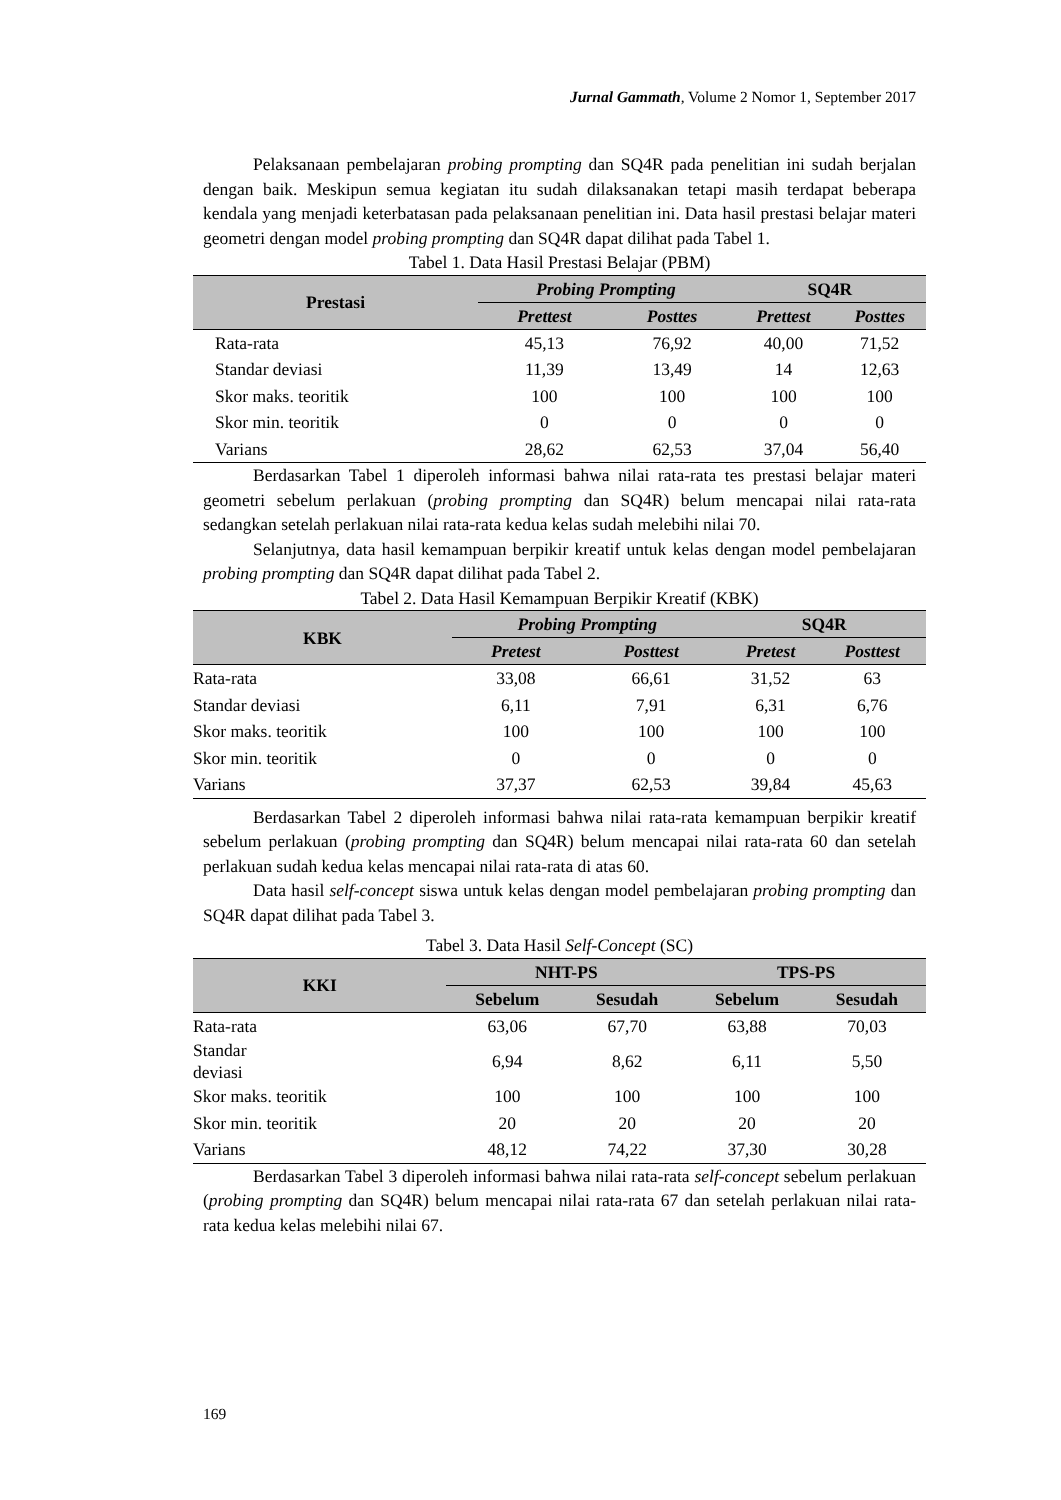Jurnal Gammath, Volume 2 Nomor 1, September 2017
Pelaksanaan pembelajaran probing prompting dan SQ4R pada penelitian ini sudah berjalan dengan baik. Meskipun semua kegiatan itu sudah dilaksanakan tetapi masih terdapat beberapa kendala yang menjadi keterbatasan pada pelaksanaan penelitian ini. Data hasil prestasi belajar materi geometri dengan model probing prompting dan SQ4R dapat dilihat pada Tabel 1.
Tabel 1. Data Hasil Prestasi Belajar (PBM)
| Prestasi | Probing Prompting | | SQ4R | |
| --- | --- | --- | --- | --- |
| | Prettest | Posttes | Prettest | Posttes |
| Rata-rata | 45,13 | 76,92 | 40,00 | 71,52 |
| Standar deviasi | 11,39 | 13,49 | 14 | 12,63 |
| Skor maks. teoritik | 100 | 100 | 100 | 100 |
| Skor min. teoritik | 0 | 0 | 0 | 0 |
| Varians | 28,62 | 62,53 | 37,04 | 56,40 |
Berdasarkan Tabel 1 diperoleh informasi bahwa nilai rata-rata tes prestasi belajar materi geometri sebelum perlakuan (probing prompting dan SQ4R) belum mencapai nilai rata-rata sedangkan setelah perlakuan nilai rata-rata kedua kelas sudah melebihi nilai 70.
Selanjutnya, data hasil kemampuan berpikir kreatif untuk kelas dengan model pembelajaran probing prompting dan SQ4R dapat dilihat pada Tabel 2.
Tabel 2. Data Hasil Kemampuan Berpikir Kreatif (KBK)
| KBK | Probing Prompting | | SQ4R | |
| --- | --- | --- | --- | --- |
| | Pretest | Posttest | Pretest | Posttest |
| Rata-rata | 33,08 | 66,61 | 31,52 | 63 |
| Standar deviasi | 6,11 | 7,91 | 6,31 | 6,76 |
| Skor maks. teoritik | 100 | 100 | 100 | 100 |
| Skor min. teoritik | 0 | 0 | 0 | 0 |
| Varians | 37,37 | 62,53 | 39,84 | 45,63 |
Berdasarkan Tabel 2 diperoleh informasi bahwa nilai rata-rata kemampuan berpikir kreatif sebelum perlakuan (probing prompting dan SQ4R) belum mencapai nilai rata-rata 60 dan setelah perlakuan sudah kedua kelas mencapai nilai rata-rata di atas 60.
Data hasil self-concept siswa untuk kelas dengan model pembelajaran probing prompting dan SQ4R dapat dilihat pada Tabel 3.
Tabel 3. Data Hasil Self-Concept (SC)
| KKI | NHT-PS | | TPS-PS | |
| --- | --- | --- | --- | --- |
| | Sebelum | Sesudah | Sebelum | Sesudah |
| Rata-rata | 63,06 | 67,70 | 63,88 | 70,03 |
| Standar deviasi | 6,94 | 8,62 | 6,11 | 5,50 |
| Skor maks. teoritik | 100 | 100 | 100 | 100 |
| Skor min. teoritik | 20 | 20 | 20 | 20 |
| Varians | 48,12 | 74,22 | 37,30 | 30,28 |
Berdasarkan Tabel 3 diperoleh informasi bahwa nilai rata-rata self-concept sebelum perlakuan (probing prompting dan SQ4R) belum mencapai nilai rata-rata 67 dan setelah perlakuan nilai rata-rata kedua kelas melebihi nilai 67.
169